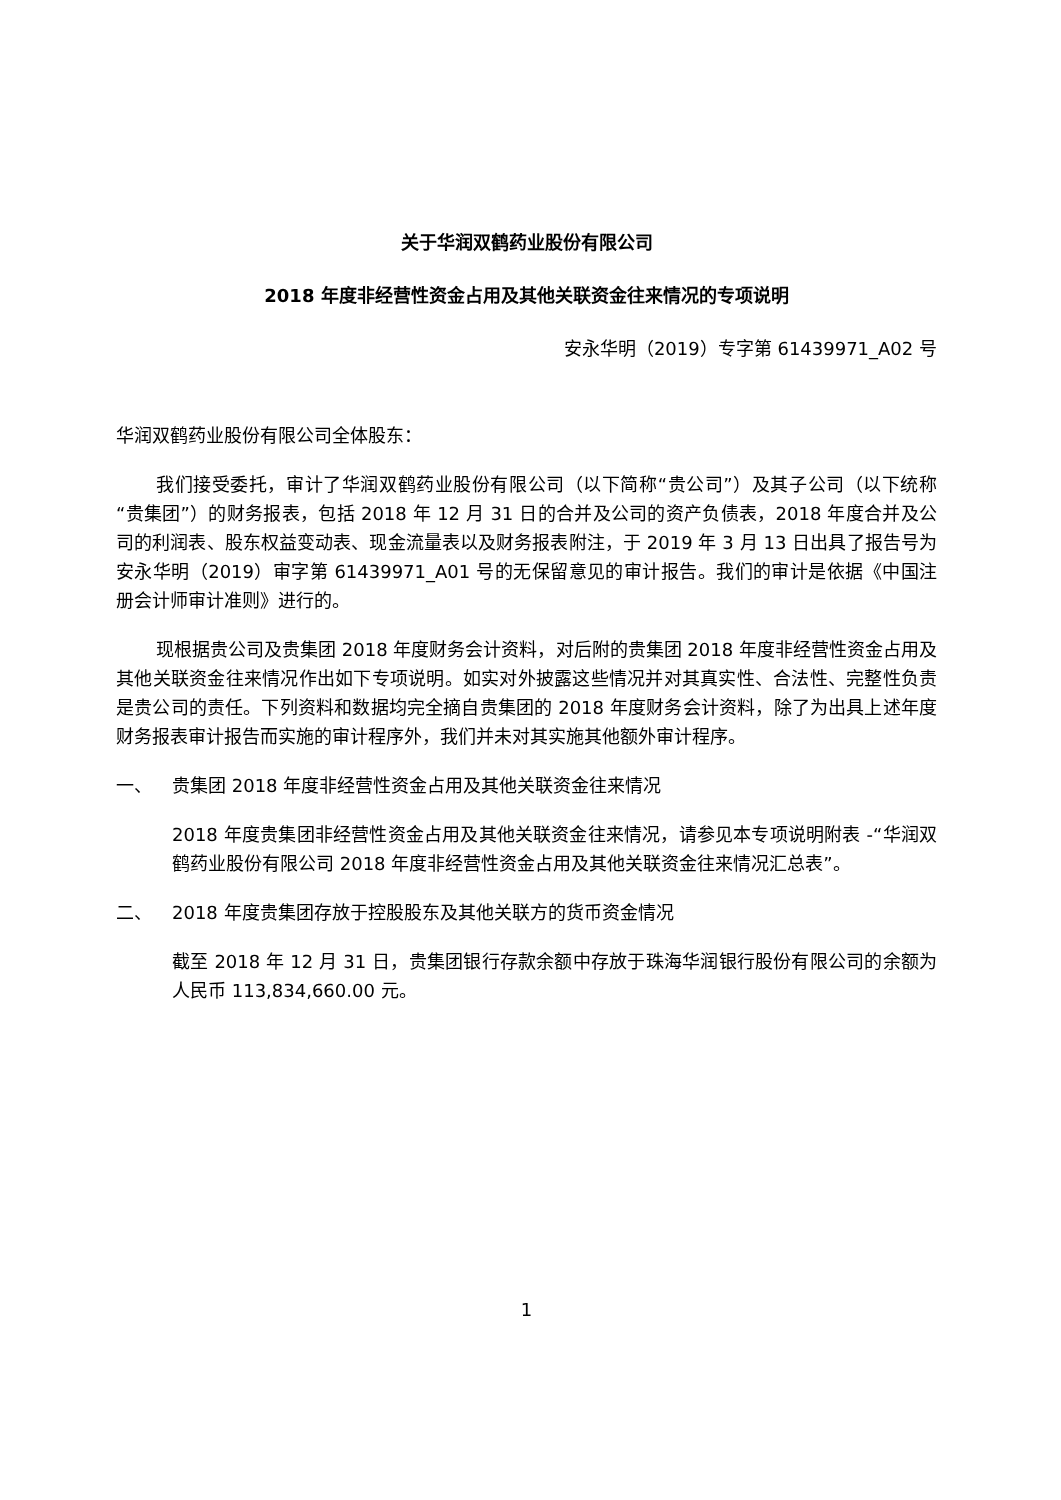关于华润双鹤药业股份有限公司
2018 年度非经营性资金占用及其他关联资金往来情况的专项说明
安永华明（2019）专字第 61439971_A02 号
华润双鹤药业股份有限公司全体股东：
我们接受委托，审计了华润双鹤药业股份有限公司（以下简称“贵公司”）及其子公司（以下统称“贵集团”）的财务报表，包括 2018 年 12 月 31 日的合并及公司的资产负债表，2018 年度合并及公司的利润表、股东权益变动表、现金流量表以及财务报表附注，于 2019 年 3 月 13 日出具了报告号为安永华明（2019）审字第 61439971_A01 号的无保留意见的审计报告。我们的审计是依据《中国注册会计师审计准则》进行的。
现根据贵公司及贵集团 2018 年度财务会计资料，对后附的贵集团 2018 年度非经营性资金占用及其他关联资金往来情况作出如下专项说明。如实对外披露这些情况并对其真实性、合法性、完整性负责是贵公司的责任。下列资料和数据均完全摘自贵集团的 2018 年度财务会计资料，除了为出具上述年度财务报表审计报告而实施的审计程序外，我们并未对其实施其他额外审计程序。
一、 贵集团 2018 年度非经营性资金占用及其他关联资金往来情况
2018 年度贵集团非经营性资金占用及其他关联资金往来情况，请参见本专项说明附表 -“华润双鹤药业股份有限公司 2018 年度非经营性资金占用及其他关联资金往来情况汇总表”。
二、 2018 年度贵集团存放于控股股东及其他关联方的货币资金情况
截至 2018 年 12 月 31 日，贵集团银行存款余额中存放于珠海华润银行股份有限公司的余额为人民币 113,834,660.00 元。
1